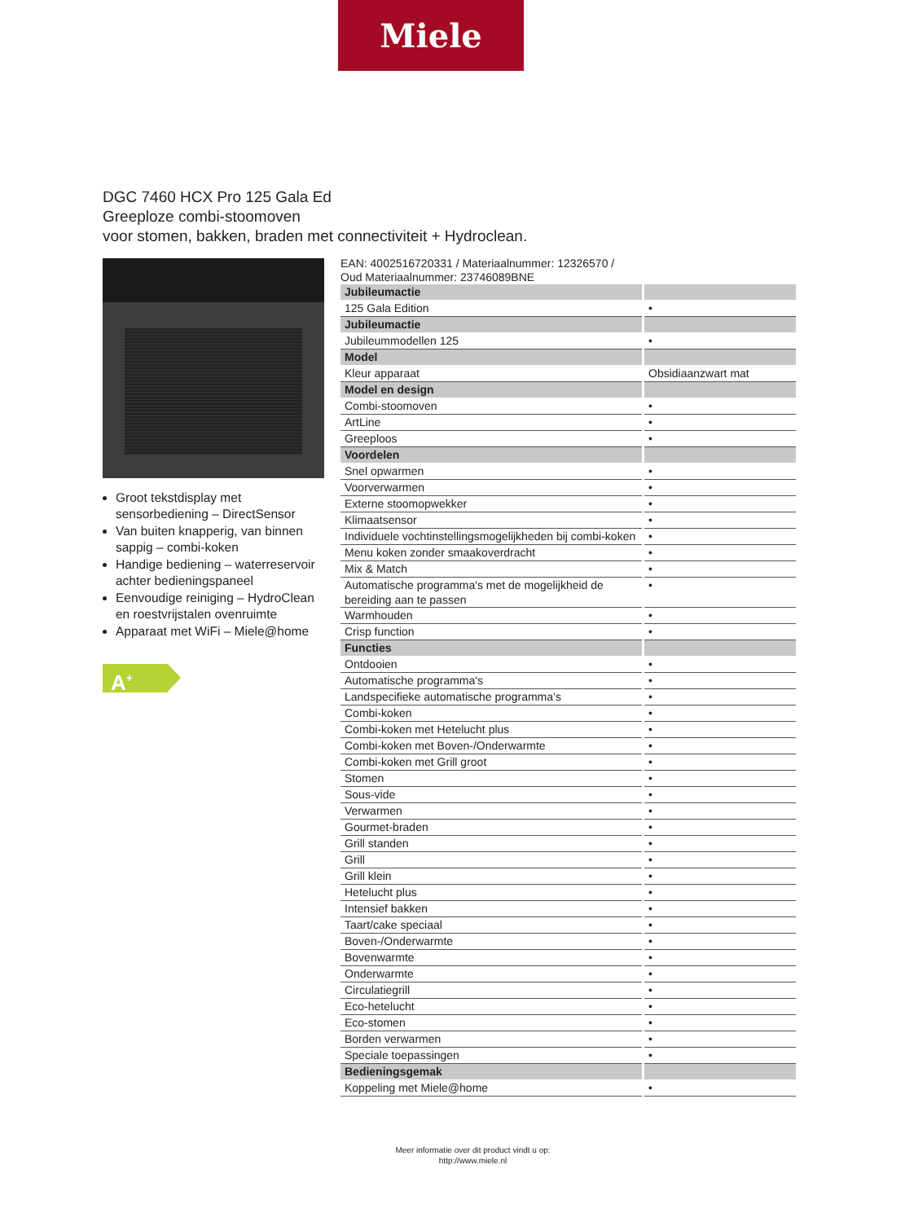Miele
DGC 7460 HCX Pro 125 Gala Ed
Greeploze combi-stoomoven
voor stomen, bakken, braden met connectiviteit + Hydroclean.
Groot tekstdisplay met sensorbediening – DirectSensor
Van buiten knapperig, van binnen sappig – combi-koken
Handige bediening – waterreservoir achter bedieningspaneel
Eenvoudige reiniging – HydroClean en roestvrijstalen ovenruimte
Apparaat met WiFi – Miele@home
A<sup>+</sup>
EAN: 4002516720331 / Materiaalnummer: 12326570 /
Oud Materiaalnummer: 23746089BNE
| Jubileumactie | |
| 125 Gala Edition | • |
| Jubileumactie | |
| Jubileummodellen 125 | • |
| Model | |
| Kleur apparaat | Obsidiaanzwart mat |
| Model en design | |
| Combi-stoomoven | • |
| ArtLine | • |
| Greeploos | • |
| Voordelen | |
| Snel opwarmen | • |
| Voorverwarmen | • |
| Externe stoomopwekker | • |
| Klimaatsensor | • |
| Individuele vochtinstellingsmogelijkheden bij combi-koken | • |
| Menu koken zonder smaakoverdracht | • |
| Mix & Match | • |
| Automatische programma's met de mogelijkheid de bereiding aan te passen | • |
| Warmhouden | • |
| Crisp function | • |
| Functies | |
| Ontdooien | • |
| Automatische programma's | • |
| Landspecifieke automatische programma’s | • |
| Combi-koken | • |
| Combi-koken met Hetelucht plus | • |
| Combi-koken met Boven-/Onderwarmte | • |
| Combi-koken met Grill groot | • |
| Stomen | • |
| Sous-vide | • |
| Verwarmen | • |
| Gourmet-braden | • |
| Grill standen | • |
| Grill | • |
| Grill klein | • |
| Hetelucht plus | • |
| Intensief bakken | • |
| Taart/cake speciaal | • |
| Boven-/Onderwarmte | • |
| Bovenwarmte | • |
| Onderwarmte | • |
| Circulatiegrill | • |
| Eco-hetelucht | • |
| Eco-stomen | • |
| Borden verwarmen | • |
| Speciale toepassingen | • |
| Bedieningsgemak | |
| Koppeling met Miele@home | • |
Meer informatie over dit product vindt u op:
http://www.miele.nl